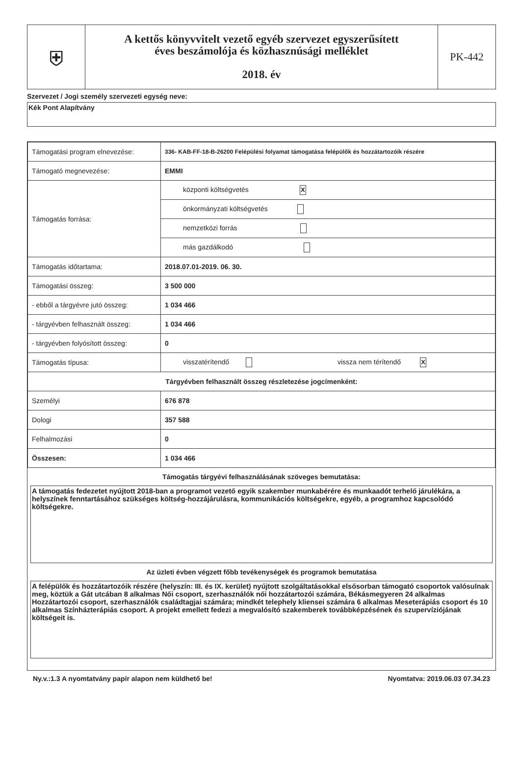| ⛨ | A kettős könyvvitelt vezető egyéb szervezet egyszerűsített éves beszámolója és közhasznúsági melléklet 2018. év | PK-442 |
Szervezet / Jogi személy szervezeti egység neve:
Kék Pont Alapítvány
| Támogatási program elnevezése: | 336- KAB-FF-18-B-26200 Felépülési folyamat támogatása felépülők és hozzátartozóik részére |
| Támogató megnevezése: | EMMI |
| Támogatás forrása: | központi költségvetés X |
| | önkormányzati költségvetés |
| | nemzetközi forrás |
| | más gazdálkodó |
| Támogatás időtartama: | 2018.07.01-2019. 06. 30. |
| Támogatási összeg: | 3 500 000 |
| - ebből a tárgyévre jutó összeg: | 1 034 466 |
| - tárgyévben felhasznált összeg: | 1 034 466 |
| - tárgyévben folyósított összeg: | 0 |
| Támogatás típusa: | visszatérítendő vissza nem térítendő X |
| Tárgyévben felhasznált összeg részletezése jogcímenként: | |
| Személyi | 676 878 |
| Dologi | 357 588 |
| Felhalmozási | 0 |
| Összesen: | 1 034 466 |
Támogatás tárgyévi felhasználásának szöveges bemutatása:
A támogatás fedezetet nyújtott 2018-ban a programot vezető egyik szakember munkabérére és munkaadót terhelő járulékára, a helyszínek fenntartásához szükséges költség-hozzájárulásra, kommunikációs költségekre, egyéb, a programhoz kapcsolódó költségekre.
Az üzleti évben végzett főbb tevékenységek és programok bemutatása
A felépülők és hozzátartozóik részére (helyszín: III. és IX. kerület) nyújtott szolgáltatásokkal elsősorban támogató csoportok valósulnak meg, köztük a Gát utcában 8 alkalmas Női csoport, szerhasználók női hozzátartozói számára, Békásmegyeren 24 alkalmas Hozzátartozói csoport, szerhasználók családtagjai számára; mindkét telephely kliensei számára 6 alkalmas Meseterápiás csoport és 10 alkalmas Színházterápiás csoport. A projekt emellett fedezi a megvalósító szakemberek továbbképzésének és szupervíziójának költségeit is.
Ny.v.:1.3 A nyomtatvány papír alapon nem küldhető be! Nyomtatva: 2019.06.03 07.34.23